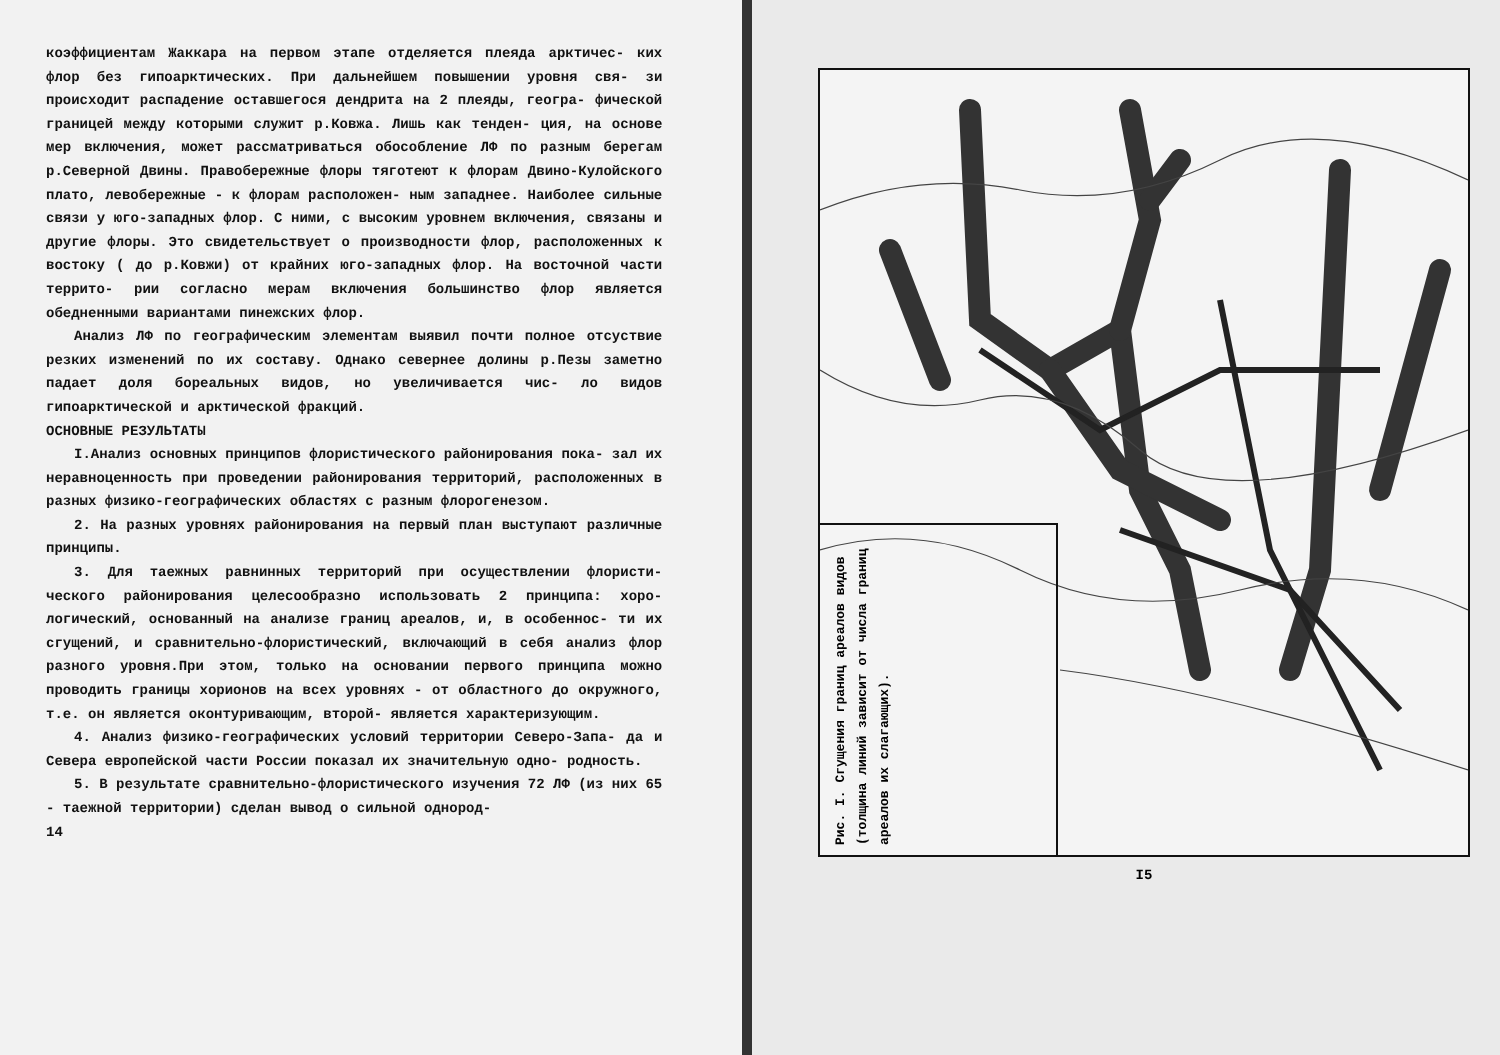коэффициентам Жаккара на первом этапе отделяется плеяда арктичес- ких флор без гипоарктических. При дальнейшем повышении уровня свя- зи происходит распадение оставшегося дендрита на 2 плеяды, геогра- фической границей между которыми служит р.Ковжа. Лишь как тенден- ция, на основе мер включения, может рассматриваться обособление ЛФ по разным берегам р.Северной Двины. Правобережные флоры тяготеют к флорам Двино-Кулойского плато, левобережные - к флорам расположен- ным западнее. Наиболее сильные связи у юго-западных флор. С ними, с высоким уровнем включения, связаны и другие флоры. Это свидетельствует о производности флор, расположенных к востоку ( до р.Ковжи) от крайних юго-западных флор. На восточной части террито- рии согласно мерам включения большинство флор является обедненными вариантами пинежских флор.
Анализ ЛФ по географическим элементам выявил почти полное отсуствие резких изменений по их составу. Однако севернее долины р.Пезы заметно падает доля бореальных видов, но увеличивается чис- ло видов гипоарктической и арктической фракций.
ОСНОВНЫЕ РЕЗУЛЬТАТЫ
I.Анализ основных принципов флористического районирования пока- зал их неравноценность при проведении районирования территорий, расположенных в разных физико-географических областях с разным флорогенезом.
2. На разных уровнях районирования на первый план выступают различные принципы.
3. Для таежных равнинных территорий при осуществлении флористи- ческого районирования целесообразно использовать 2 принципа: хоро- логический, основанный на анализе границ ареалов, и, в особеннос- ти их сгущений, и сравнительно-флористический, включающий в себя анализ флор разного уровня.При этом, только на основании первого принципа можно проводить границы хорионов на всех уровнях - от областного до окружного, т.е. он является оконтуривающим, второй- является характеризующим.
4. Анализ физико-географических условий территории Северо-Запа- да и Севера европейской части России показал их значительную одно- родность.
5. В результате сравнительно-флористического изучения 72 ЛФ (из них 65 - таежной территории) сделан вывод о сильной однород-
14
Рис. I. Сгущения границ ареалов видов (толщина линий зависит от числа границ ареалов их слагающих).
I5